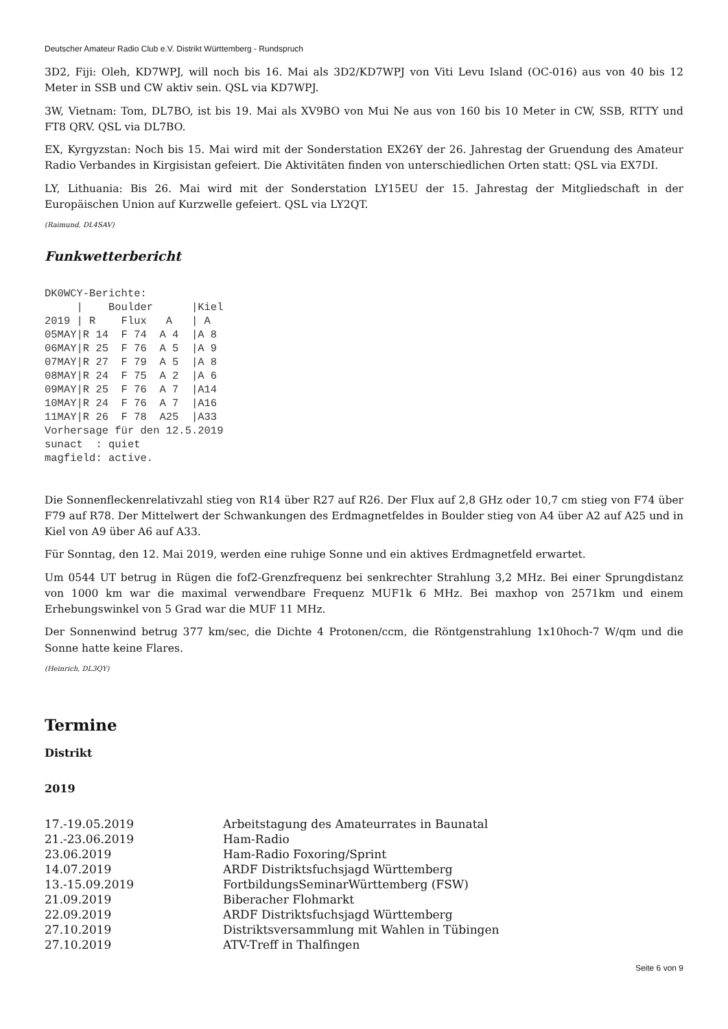Deutscher Amateur Radio Club e.V. Distrikt Württemberg - Rundspruch
3D2, Fiji: Oleh, KD7WPJ, will noch bis 16. Mai als 3D2/KD7WPJ von Viti Levu Island (OC-016) aus von 40 bis 12 Meter in SSB und CW aktiv sein. QSL via KD7WPJ.
3W, Vietnam: Tom, DL7BO, ist bis 19. Mai als XV9BO von Mui Ne aus von 160 bis 10 Meter in CW, SSB, RTTY und FT8 QRV. QSL via DL7BO.
EX, Kyrgyzstan: Noch bis 15. Mai wird mit der Sonderstation EX26Y der 26. Jahrestag der Gruendung des Amateur Radio Verbandes in Kirgisistan gefeiert. Die Aktivitäten finden von unterschiedlichen Orten statt: QSL via EX7DI.
LY, Lithuania: Bis 26. Mai wird mit der Sonderstation LY15EU der 15. Jahrestag der Mitgliedschaft in der Europäischen Union auf Kurzwelle gefeiert. QSL via LY2QT.
(Raimund, DL4SAV)
Funkwetterbericht
DK0WCY-Berichte:
     |    Boulder      |Kiel
2019 | R    Flux   A   | A
05MAY|R 14  F 74  A 4  |A 8
06MAY|R 25  F 76  A 5  |A 9
07MAY|R 27  F 79  A 5  |A 8
08MAY|R 24  F 75  A 2  |A 6
09MAY|R 25  F 76  A 7  |A14
10MAY|R 24  F 76  A 7  |A16
11MAY|R 26  F 78  A25  |A33
Vorhersage für den 12.5.2019
sunact  : quiet
magfield: active.
Die Sonnenfleckenrelativzahl stieg von R14 über R27 auf R26. Der Flux auf 2,8 GHz oder 10,7 cm stieg von F74 über F79 auf R78. Der Mittelwert der Schwankungen des Erdmagnetfeldes in Boulder stieg von A4 über A2 auf A25 und in Kiel von A9 über A6 auf A33.
Für Sonntag, den 12. Mai 2019, werden eine ruhige Sonne und ein aktives Erdmagnetfeld erwartet.
Um 0544 UT betrug in Rügen die fof2-Grenzfrequenz bei senkrechter Strahlung 3,2 MHz. Bei einer Sprungdistanz von 1000 km war die maximal verwendbare Frequenz MUF1k 6 MHz. Bei maxhop von 2571km und einem Erhebungswinkel von 5 Grad war die MUF 11 MHz.
Der Sonnenwind betrug 377 km/sec, die Dichte 4 Protonen/ccm, die Röntgenstrahlung 1x10hoch-7 W/qm und die Sonne hatte keine Flares.
(Heinrich, DL3QY)
Termine
Distrikt
2019
| 17.-19.05.2019 | Arbeitstagung des Amateurrates in Baunatal |
| 21.-23.06.2019 | Ham-Radio |
| 23.06.2019 | Ham-Radio Foxoring/Sprint |
| 14.07.2019 | ARDF Distriktsfuchsjagd Württemberg |
| 13.-15.09.2019 | FortbildungsSeminarWürttemberg (FSW) |
| 21.09.2019 | Biberacher Flohmarkt |
| 22.09.2019 | ARDF Distriktsfuchsjagd Württemberg |
| 27.10.2019 | Distriktsversammlung mit Wahlen in Tübingen |
| 27.10.2019 | ATV-Treff in Thalfingen |
Seite 6 von 9